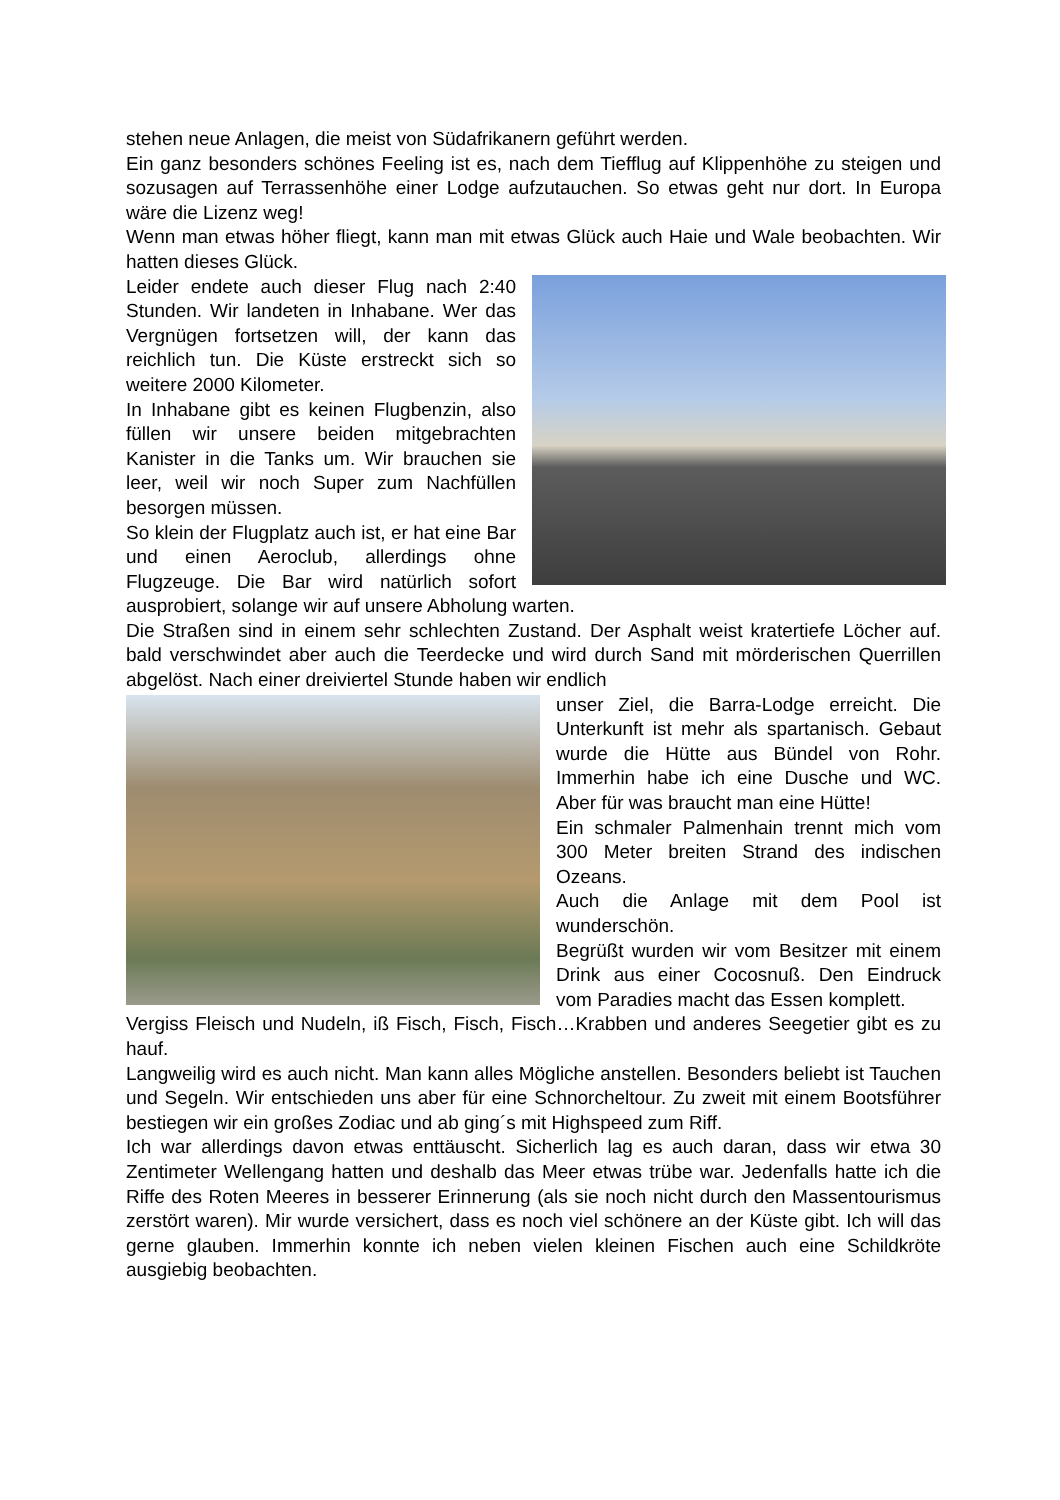stehen neue Anlagen, die meist von Südafrikanern geführt werden.
Ein ganz besonders schönes Feeling ist es, nach dem Tiefflug auf Klippenhöhe zu steigen und sozusagen auf Terrassenhöhe einer Lodge aufzutauchen. So etwas geht nur dort. In Europa wäre die Lizenz weg!
Wenn man etwas höher fliegt, kann man mit etwas Glück auch Haie und Wale beobachten. Wir hatten dieses Glück.
Leider endete auch dieser Flug nach 2:40 Stunden. Wir landeten in Inhabane. Wer das Vergnügen fortsetzen will, der kann das reichlich tun. Die Küste erstreckt sich so weitere 2000 Kilometer.
In Inhabane gibt es keinen Flugbenzin, also füllen wir unsere beiden mitgebrachten Kanister in die Tanks um. Wir brauchen sie leer, weil wir noch Super zum Nachfüllen besorgen müssen.
So klein der Flugplatz auch ist, er hat eine Bar und einen Aeroclub, allerdings ohne Flugzeuge. Die Bar wird natürlich sofort ausprobiert, solange wir auf unsere Abholung warten.
Die Straßen sind in einem sehr schlechten Zustand. Der Asphalt weist kratertiefe Löcher auf. bald verschwindet aber auch die Teerdecke und wird durch Sand mit mörderischen Querrillen abgelöst. Nach einer dreiviertel Stunde haben wir endlich
unser Ziel, die Barra-Lodge erreicht. Die Unterkunft ist mehr als spartanisch. Gebaut wurde die Hütte aus Bündel von Rohr. Immerhin habe ich eine Dusche und WC. Aber für was braucht man eine Hütte!
Ein schmaler Palmenhain trennt mich vom 300 Meter breiten Strand des indischen Ozeans.
Auch die Anlage mit dem Pool ist wunderschön.
Begrüßt wurden wir vom Besitzer mit einem Drink aus einer Cocosnuß. Den Eindruck vom Paradies macht das Essen komplett.
Vergiss Fleisch und Nudeln, iß Fisch, Fisch, Fisch…Krabben und anderes Seegetier gibt es zu hauf.
Langweilig wird es auch nicht. Man kann alles Mögliche anstellen. Besonders beliebt ist Tauchen und Segeln. Wir entschieden uns aber für eine Schnorcheltour. Zu zweit mit einem Bootsführer bestiegen wir ein großes Zodiac und ab ging´s mit Highspeed zum Riff.
Ich war allerdings davon etwas enttäuscht. Sicherlich lag es auch daran, dass wir etwa 30 Zentimeter Wellengang hatten und deshalb das Meer etwas trübe war. Jedenfalls hatte ich die Riffe des Roten Meeres in besserer Erinnerung (als sie noch nicht durch den Massentourismus zerstört waren). Mir wurde versichert, dass es noch viel schönere an der Küste gibt. Ich will das gerne glauben. Immerhin konnte ich neben vielen kleinen Fischen auch eine Schildkröte ausgiebig beobachten.